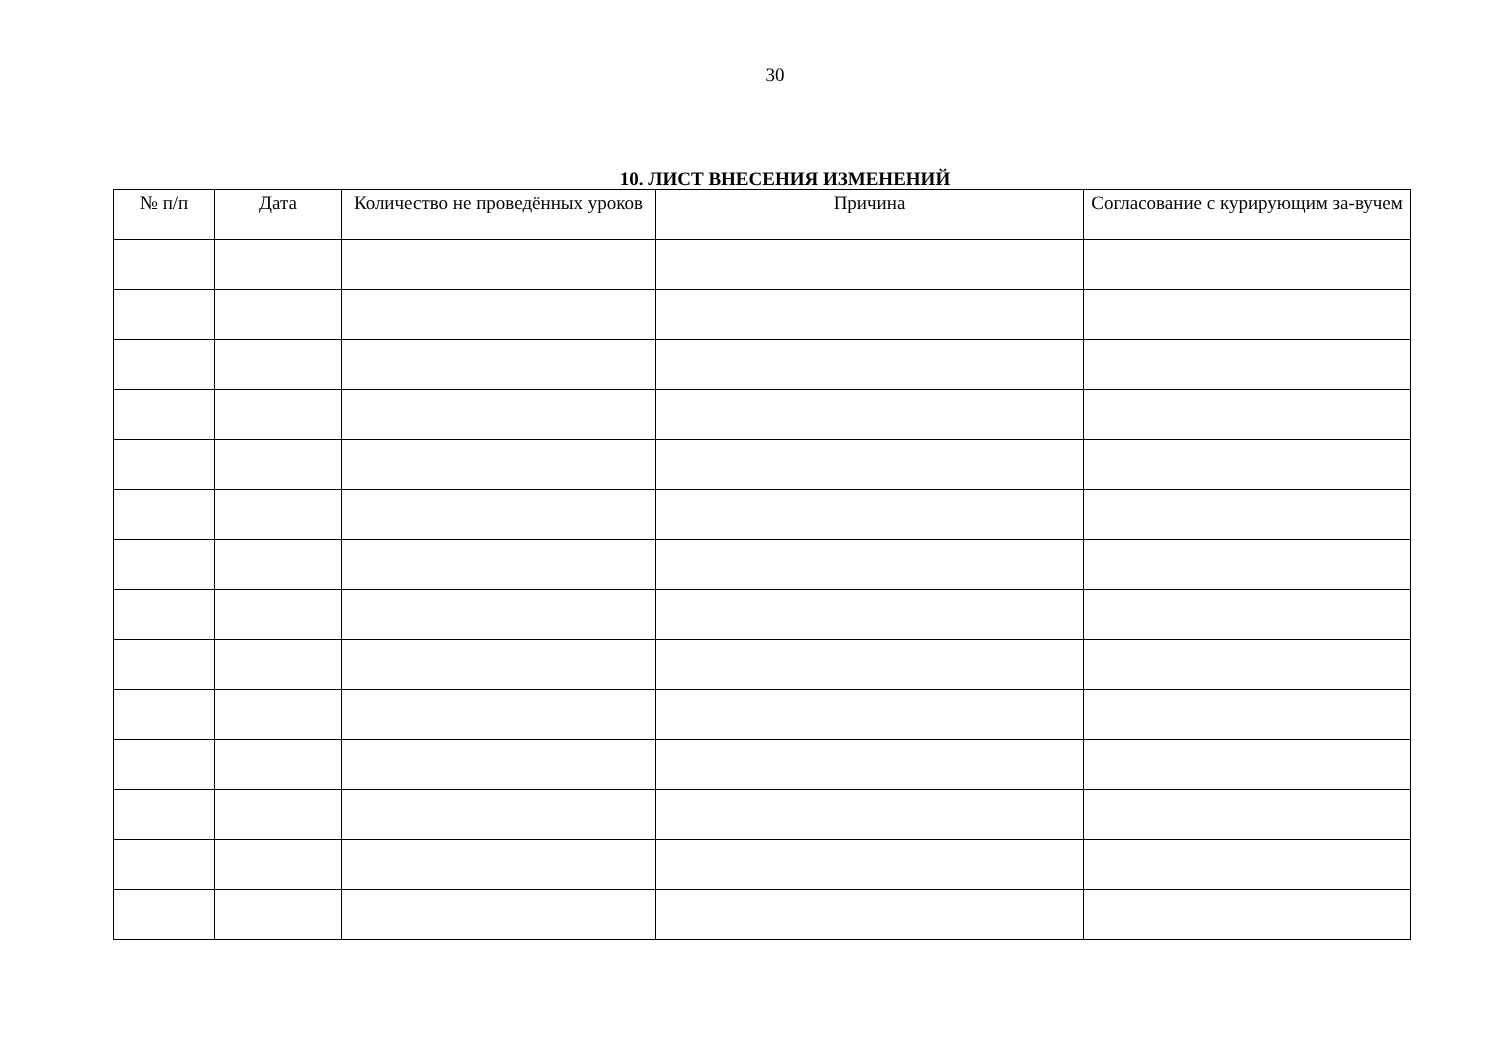30
10. ЛИСТ ВНЕСЕНИЯ ИЗМЕНЕНИЙ
| № п/п | Дата | Количество не проведённых уроков | Причина | Согласование с курирующим за-вучем |
| --- | --- | --- | --- | --- |